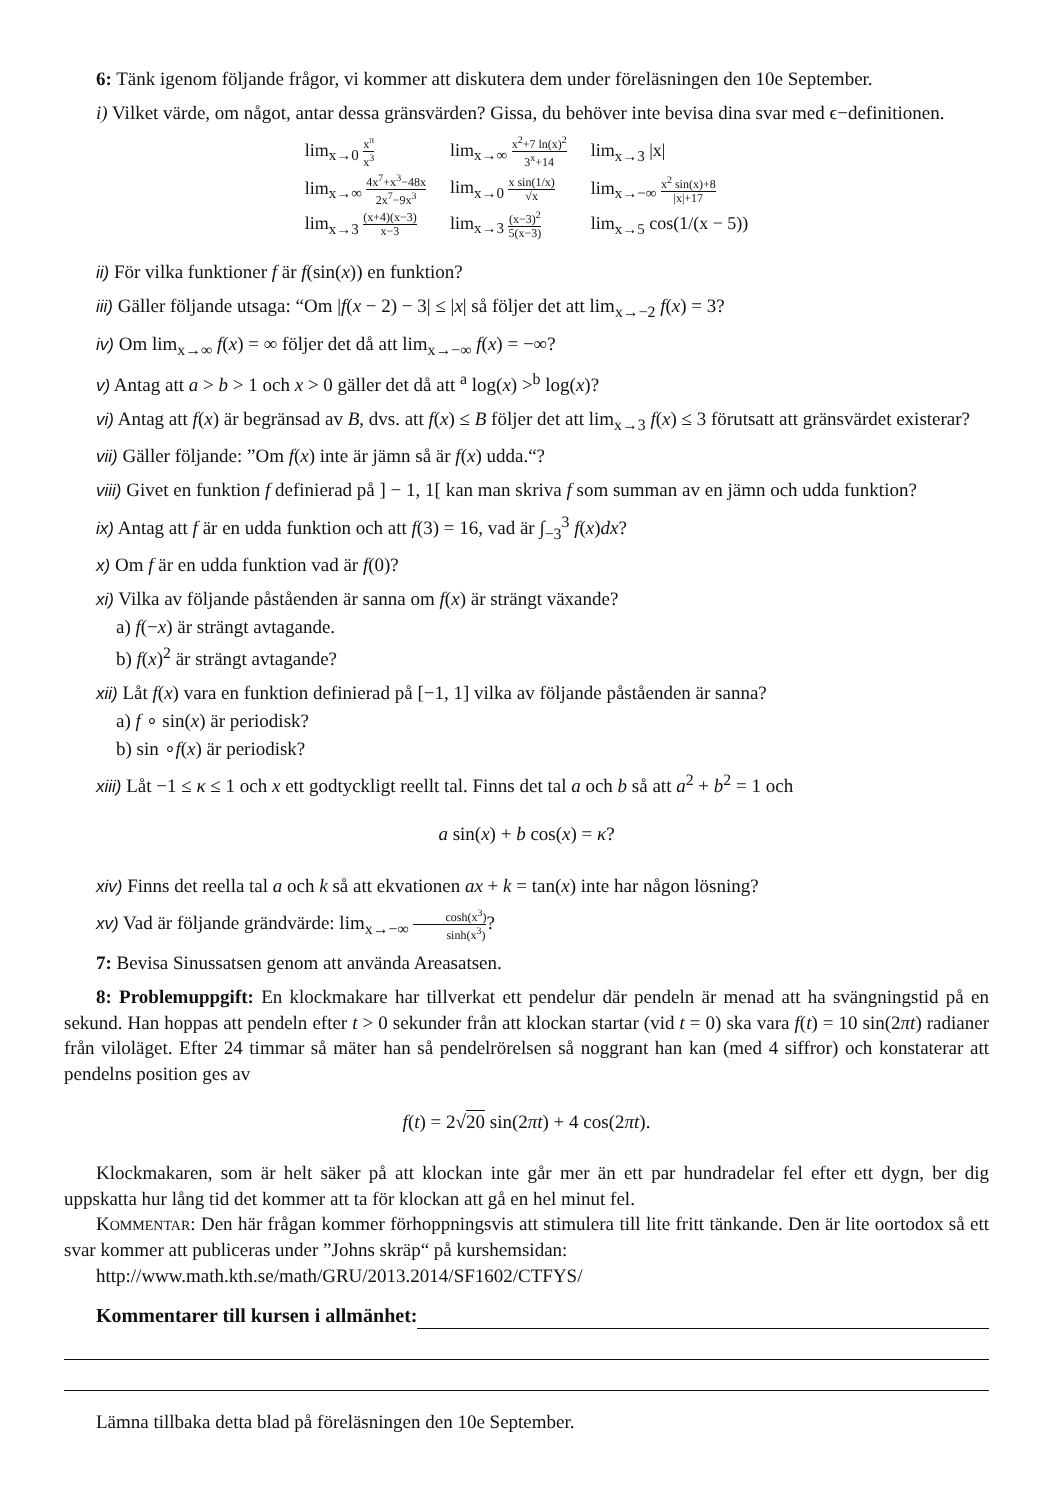6: Tänk igenom följande frågor, vi kommer att diskutera dem under föreläsningen den 10e September.
i) Vilket värde, om något, antar dessa gränsvärden? Gissa, du behöver inte bevisa dina svar med ϵ−definitionen.
| lim<sub>x→0</sub> x<sup>π</sup> x<sup>3</sup> | lim<sub>x→∞</sub> x<sup>2</sup>+7 ln(x)<sup>2</sup> 3<sup>x</sup>+14 | lim<sub>x→3</sub> /x/ |
| lim<sub>x→∞</sub> 4x<sup>7</sup>+x<sup>3</sup>−48x 2x<sup>7</sup>−9x<sup>3</sup> | lim<sub>x→0</sub> x sin(1/x) √x | lim<sub>x→−∞</sub> x<sup>2</sup> sin(x)+8 /x/+17 |
| lim<sub>x→3</sub> (x+4)(x−3) x−3 | lim<sub>x→3</sub> (x−3)<sup>2</sup> 5(x−3) | lim<sub>x→5</sub> cos(1/(x − 5)) |
ii) För vilka funktioner f är f(sin(x)) en funktion?
iii) Gäller följande utsaga: “Om |f(x − 2) − 3| ≤ |x| så följer det att lim<sub>x→−2</sub> f(x) = 3?
iv) Om lim<sub>x→∞</sub> f(x) = ∞ följer det då att lim<sub>x→−∞</sub> f(x) = −∞?
v) Antag att a > b > 1 och x > 0 gäller det då att <sup>a</sup> log(x) ><sup>b</sup> log(x)?
vi) Antag att f(x) är begränsad av B, dvs. att f(x) ≤ B följer det att lim<sub>x→3</sub> f(x) ≤ 3 förutsatt att gränsvärdet existerar?
vii) Gäller följande: ”Om f(x) inte är jämn så är f(x) udda.“?
viii) Givet en funktion f definierad på ] − 1, 1[ kan man skriva f som summan av en jämn och udda funktion?
ix) Antag att f är en udda funktion och att f(3) = 16, vad är ∫<sub>−3</sub><sup>3</sup> f(x)dx?
x) Om f är en udda funktion vad är f(0)?
xi) Vilka av följande påståenden är sanna om f(x) är strängt växande?
a) f(−x) är strängt avtagande.
b) f(x)<sup>2</sup> är strängt avtagande?
xii) Låt f(x) vara en funktion definierad på [−1, 1] vilka av följande påståenden är sanna?
a) f ∘ sin(x) är periodisk?
b) sin ∘f(x) är periodisk?
xiii) Låt −1 ≤ κ ≤ 1 och x ett godtyckligt reellt tal. Finns det tal a och b så att a<sup>2</sup> + b<sup>2</sup> = 1 och
a sin(x) + b cos(x) = κ?
xiv) Finns det reella tal a och k så att ekvationen ax + k = tan(x) inte har någon lösning?
xv) Vad är följande grändvärde: lim<sub>x→−∞</sub> cosh(x<sup>3</sup>) sinh(x<sup>3</sup>)?
7: Bevisa Sinussatsen genom att använda Areasatsen.
8: Problemuppgift: En klockmakare har tillverkat ett pendelur där pendeln är menad att ha svängningstid på en sekund. Han hoppas att pendeln efter t > 0 sekunder från att klockan startar (vid t = 0) ska vara f(t) = 10 sin(2πt) radianer från viloläget. Efter 24 timmar så mäter han så pendelrörelsen så noggrant han kan (med 4 siffror) och konstaterar att pendelns position ges av
f(t) = 2√20 sin(2πt) + 4 cos(2πt).
Klockmakaren, som är helt säker på att klockan inte går mer än ett par hundradelar fel efter ett dygn, ber dig uppskatta hur lång tid det kommer att ta för klockan att gå en hel minut fel.
KOMMENTAR: Den här frågan kommer förhoppningsvis att stimulera till lite fritt tänkande. Den är lite oortodox så ett svar kommer att publiceras under ”Johns skräp“ på kurshemsidan:
http://www.math.kth.se/math/GRU/2013.2014/SF1602/CTFYS/
Kommentarer till kursen i allmänhet:
Lämna tillbaka detta blad på föreläsningen den 10e September.